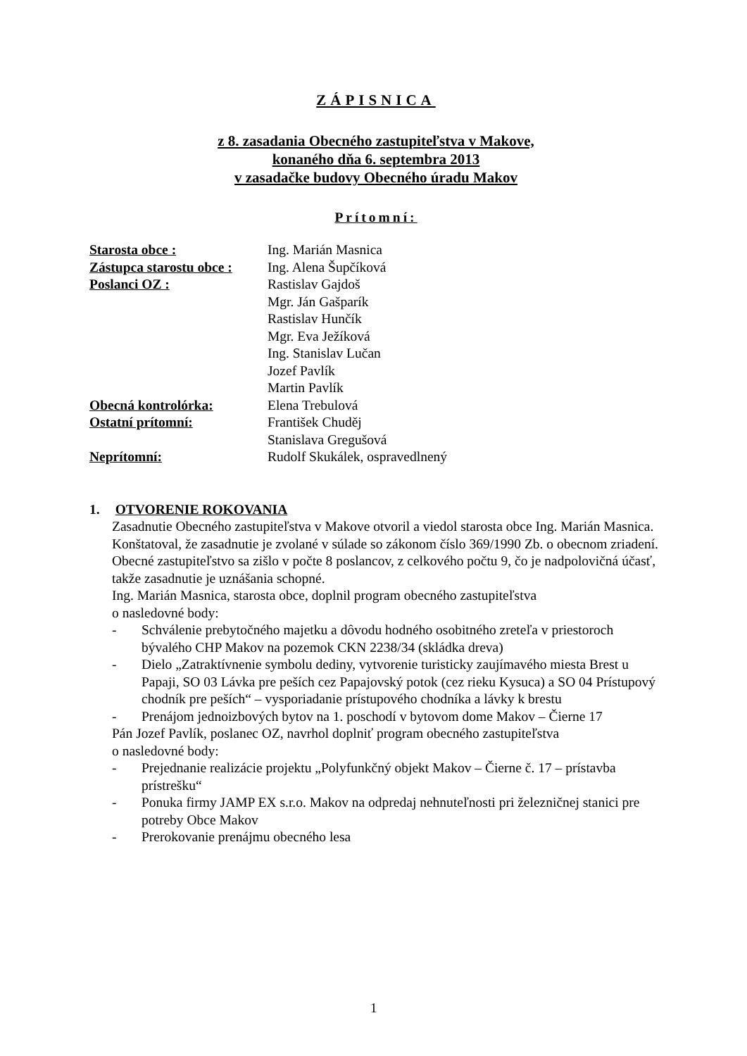ZÁPISNICA
z 8. zasadania Obecného zastupiteľstva v Makove,
konaného dňa 6. septembra 2013
v zasadačke budovy Obecného úradu Makov
Prítomní:
| Starosta obce : | Ing. Marián Masnica |
| Zástupca starostu obce : | Ing. Alena Šupčíková |
| Poslanci OZ : | Rastislav Gajdoš |
| | Mgr. Ján Gašparík |
| | Rastislav Hunčík |
| | Mgr. Eva Ježíková |
| | Ing. Stanislav Lučan |
| | Jozef Pavlík |
| | Martin Pavlík |
| Obecná kontrolórka: | Elena Trebulová |
| Ostatní prítomní: | František Chuděj |
| | Stanislava Gregušová |
| Neprítomní: | Rudolf Skukálek, ospravedlnený |
1. OTVORENIE ROKOVANIA
Zasadnutie Obecného zastupiteľstva v Makove otvoril a viedol starosta obce Ing. Marián Masnica. Konštatoval, že zasadnutie je zvolané v súlade so zákonom číslo 369/1990 Zb. o obecnom zriadení. Obecné zastupiteľstvo sa zišlo v počte 8 poslancov, z celkového počtu 9, čo je nadpolovičná účasť, takže zasadnutie je uznášania schopné.
Ing. Marián Masnica, starosta obce, doplnil program obecného zastupiteľstva
o nasledovné body:
- Schválenie prebytočného majetku a dôvodu hodného osobitného zreteľa v priestoroch bývalého CHP Makov na pozemok CKN 2238/34 (skládka dreva)
- Dielo „Zatraktívnenie symbolu dediny, vytvorenie turisticky zaujímavého miesta Brest u Papaji, SO 03 Lávka pre peších cez Papajovský potok (cez rieku Kysuca) a SO 04 Prístupový chodník pre peších“ – vysporiadanie prístupového chodníka a lávky k brestu
- Prenájom jednoizbových bytov na 1. poschodí v bytovom dome Makov – Čierne 17
Pán Jozef Pavlík, poslanec OZ, navrhol doplniť program obecného zastupiteľstva
o nasledovné body:
- Prejednanie realizácie projektu „Polyfunkčný objekt Makov – Čierne č. 17 – prístavba prístrešku“
- Ponuka firmy JAMP EX s.r.o. Makov na odpredaj nehnuteľnosti pri železničnej stanici pre potreby Obce Makov
- Prerokovanie prenájmu obecného lesa
1